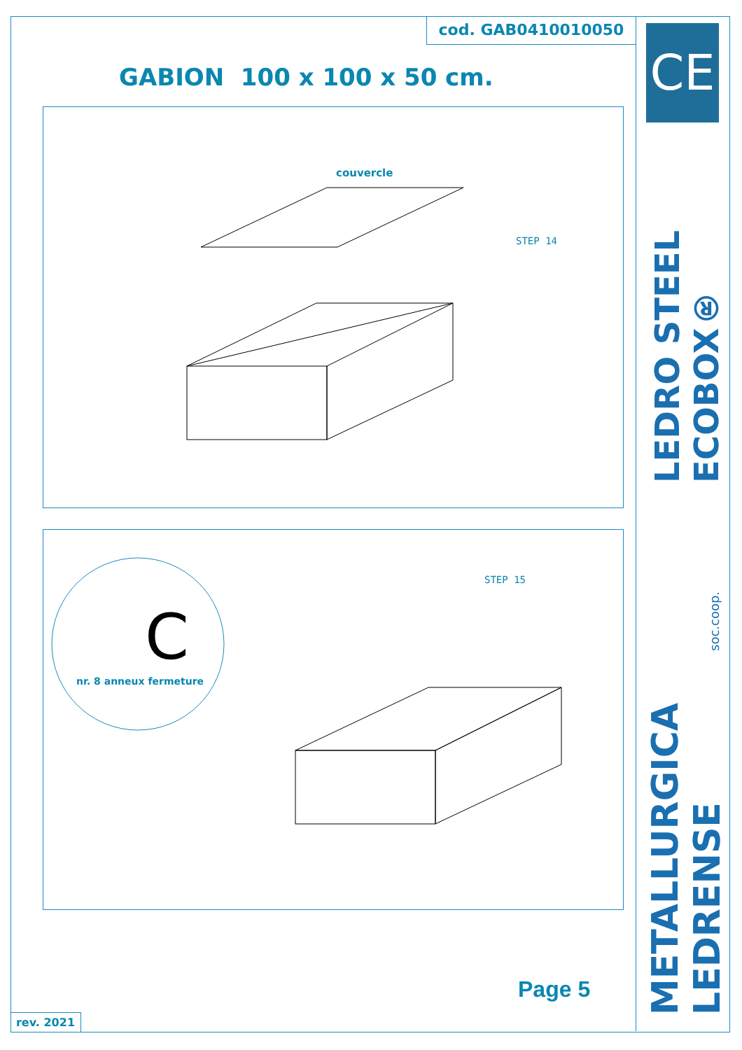CE
LEDRO STEEL ECOBOX®
METALLURGICA LEDRENSE
soc.coop.
cod. GAB0410010050
GABION 100 x 100 x 50 cm.
couvercle
STEP 14
STEP 15
C
nr. 8 anneux fermeture
Page 5
rev. 2021